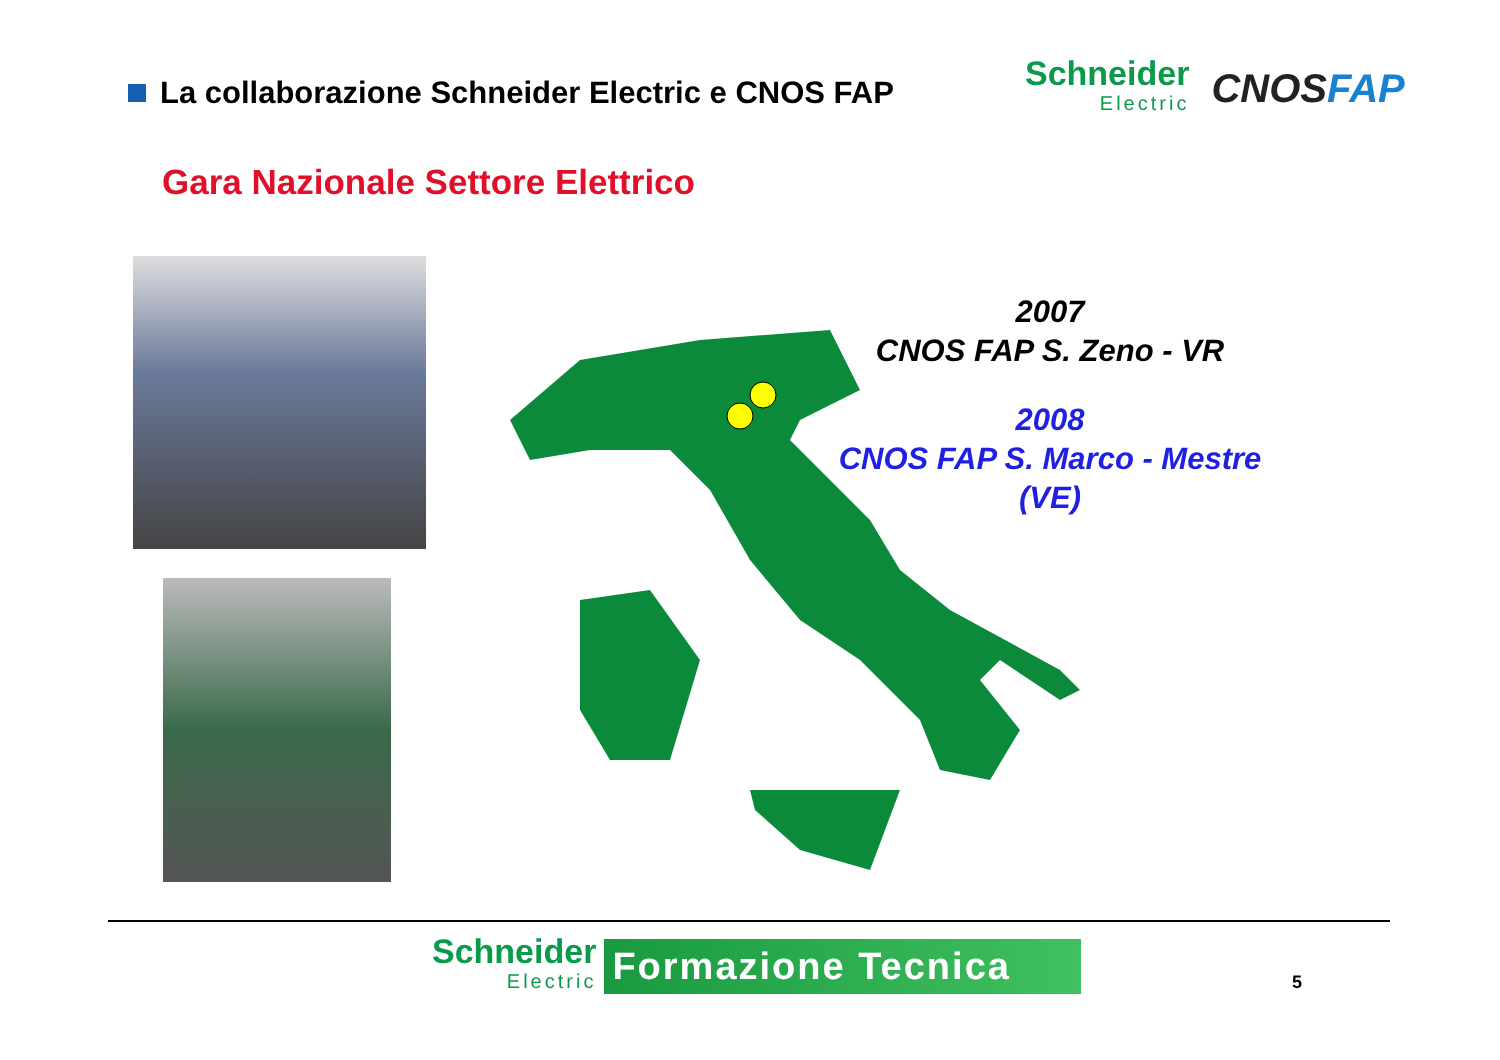La collaborazione Schneider Electric e CNOS FAP
Schneider
Electric
CNOSFAP
Gara Nazionale Settore Elettrico
2007
CNOS FAP S. Zeno - VR
2008
CNOS FAP S. Marco - Mestre (VE)
Schneider
Electric
Formazione Tecnica
5